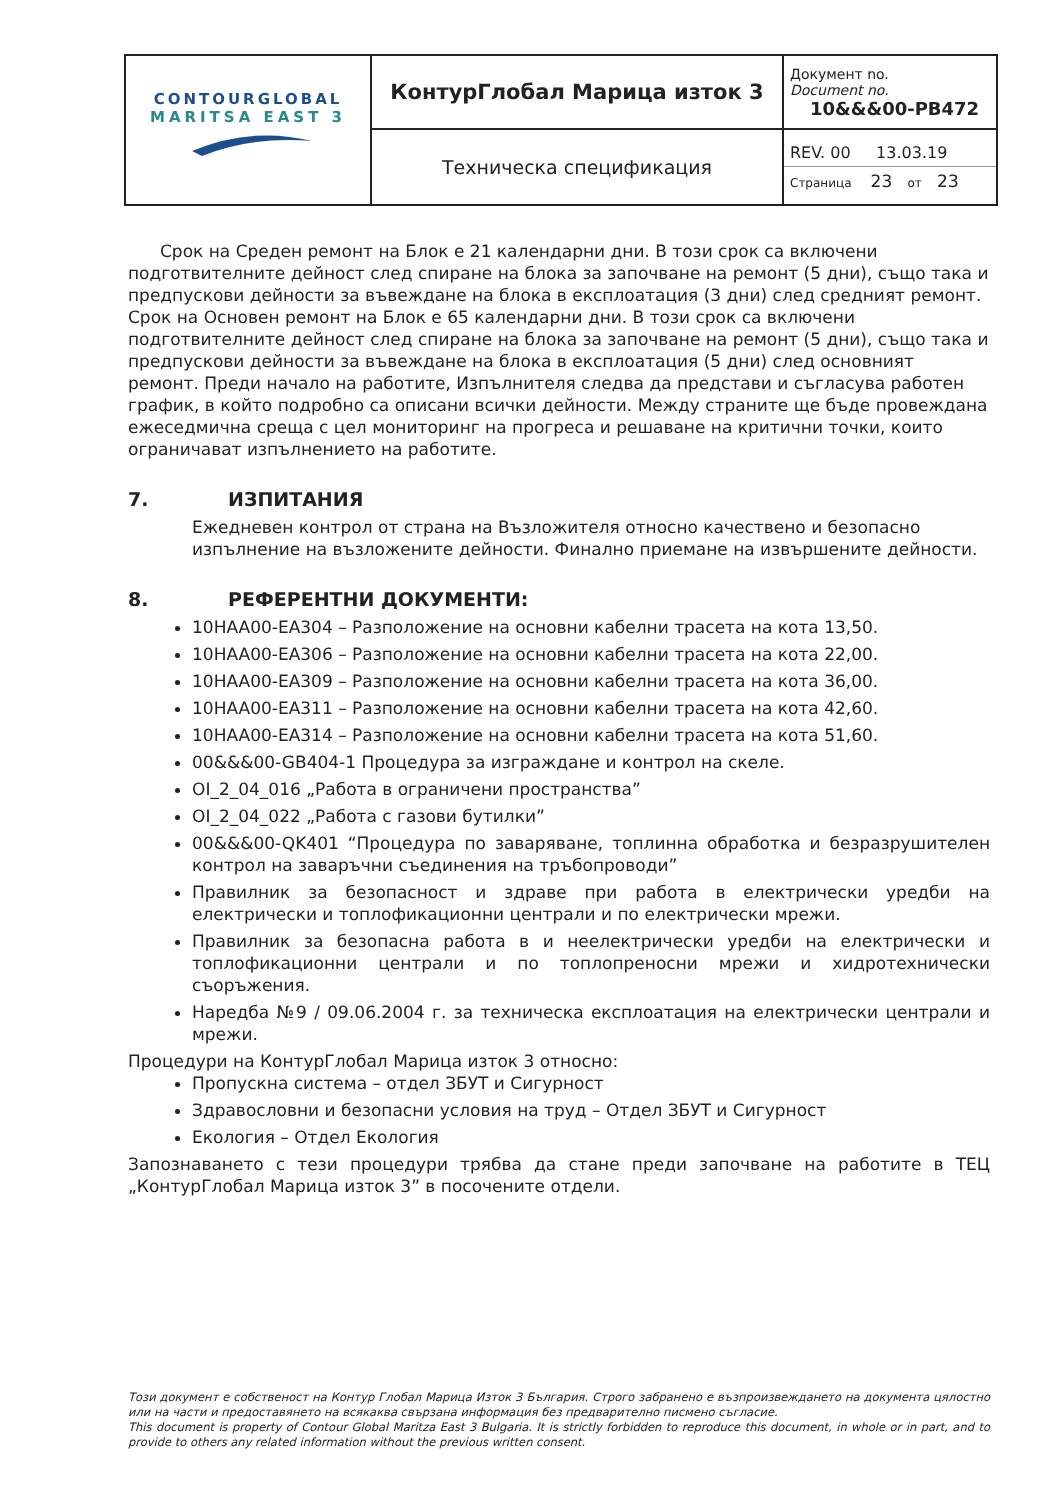| CONTOURGLOBAL MARITSA EAST 3 | КонтурГлобал Марица изток 3 | Документ no. Document no. 10&&&00-PB472 |
| | Техническа спецификация | REV. 00 13.03.19 Страница 23 от 23 |
Срок на Среден ремонт на Блок е 21 календарни дни. В този срок са включени подготвителните дейност след спиране на блока за започване на ремонт (5 дни), също така и предпускови дейности за въвеждане на блока в експлоатация (3 дни) след средният ремонт. Срок на Основен ремонт на Блок е 65 календарни дни. В този срок са включени подготвителните дейност след спиране на блока за започване на ремонт (5 дни), също така и предпускови дейности за въвеждане на блока в експлоатация (5 дни) след основният ремонт. Преди начало на работите, Изпълнителя следва да представи и съгласува работен график, в който подробно са описани всички дейности. Между страните ще бъде провеждана ежеседмична среща с цел мониторинг на прогреса и решаване на критични точки, които ограничават изпълнението на работите.
7. ИЗПИТАНИЯ
Ежедневен контрол от страна на Възложителя относно качествено и безопасно изпълнение на възложените дейности. Финално приемане на извършените дейности.
8. РЕФЕРЕНТНИ ДОКУМЕНТИ:
10HAA00-EA304 – Разположение на основни кабелни трасета на кота 13,50.
10HAA00-EA306 – Разположение на основни кабелни трасета на кота 22,00.
10HAA00-EA309 – Разположение на основни кабелни трасета на кота 36,00.
10HAA00-EA311 – Разположение на основни кабелни трасета на кота 42,60.
10HAA00-EA314 – Разположение на основни кабелни трасета на кота 51,60.
00&&&00-GB404-1 Процедура за изграждане и контрол на скеле.
OI_2_04_016 „Работа в ограничени пространства”
OI_2_04_022 „Работа с газови бутилки”
00&&&00-QK401 “Процедура по заваряване, топлинна обработка и безразрушителен контрол на заваръчни съединения на тръбопроводи”
Правилник за безопасност и здраве при работа в електрически уредби на електрически и топлофикационни централи и по електрически мрежи.
Правилник за безопасна работа в и неелектрически уредби на електрически и топлофикационни централи и по топлопреносни мрежи и хидротехнически съоръжения.
Наредба №9 / 09.06.2004 г. за техническа експлоатация на електрически централи и мрежи.
Процедури на КонтурГлобал Марица изток 3 относно:
Пропускна система – отдел ЗБУТ и Сигурност
Здравословни и безопасни условия на труд – Отдел ЗБУТ и Сигурност
Екология – Отдел Екология
Запознаването с тези процедури трябва да стане преди започване на работите в ТЕЦ „КонтурГлобал Марица изток 3” в посочените отдели.
Този документ е собственост на Контур Глобал Марица Изток 3 България. Строго забранено е възпроизвеждането на документа цялостно или на части и предоставянето на всякаква свързана информация без предварително писмено съгласие.
This document is property of Contour Global Maritza East 3 Bulgaria. It is strictly forbidden to reproduce this document, in whole or in part, and to provide to others any related information without the previous written consent.